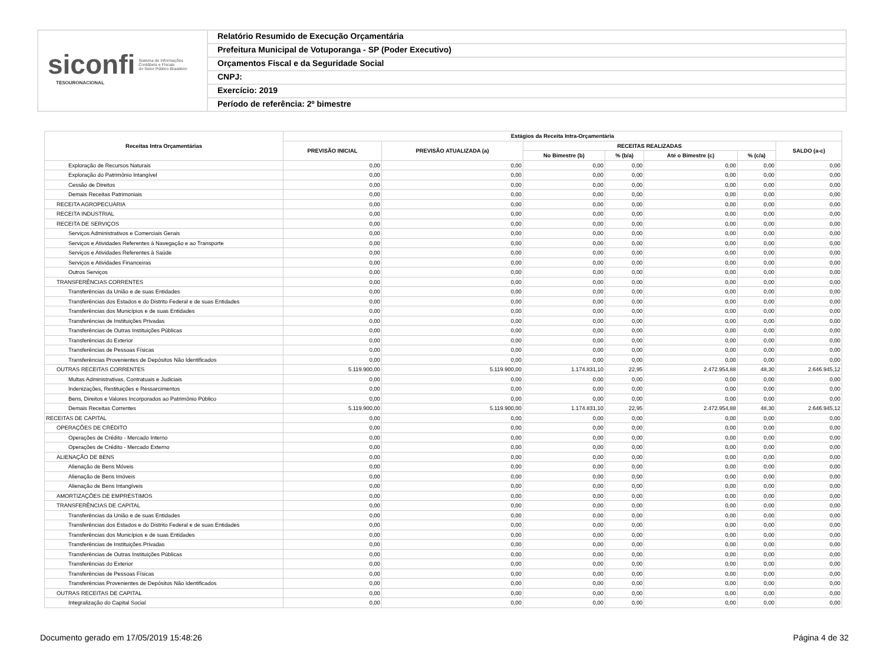siconfi Sistema de Informações
Contábeis e Fiscais
do Setor Público Brasileiro
TESOURONACIONAL
Relatório Resumido de Execução Orçamentária
Prefeitura Municipal de Votuporanga - SP (Poder Executivo)
Orçamentos Fiscal e da Seguridade Social
CNPJ:
Exercício: 2019
Período de referência: 2º bimestre
| Receitas Intra Orçamentárias | Estágios da Receita Intra-Orçamentária | | | | | | |
| --- | --- | --- | --- | --- | --- | --- | --- |
| | PREVISÃO INICIAL | PREVISÃO ATUALIZADA (a) | RECEITAS REALIZADAS | | | | SALDO (a-c) |
| | | | No Bimestre (b) | % (b/a) | Até o Bimestre (c) | % (c/a) | |
| Exploração de Recursos Naturais | 0,00 | 0,00 | 0,00 | 0,00 | 0,00 | 0,00 | 0,00 |
| Exploração do Patrimônio Intangível | 0,00 | 0,00 | 0,00 | 0,00 | 0,00 | 0,00 | 0,00 |
| Cessão de Direitos | 0,00 | 0,00 | 0,00 | 0,00 | 0,00 | 0,00 | 0,00 |
| Demais Receitas Patrimoniais | 0,00 | 0,00 | 0,00 | 0,00 | 0,00 | 0,00 | 0,00 |
| RECEITA AGROPECUÁRIA | 0,00 | 0,00 | 0,00 | 0,00 | 0,00 | 0,00 | 0,00 |
| RECEITA INDUSTRIAL | 0,00 | 0,00 | 0,00 | 0,00 | 0,00 | 0,00 | 0,00 |
| RECEITA DE SERVIÇOS | 0,00 | 0,00 | 0,00 | 0,00 | 0,00 | 0,00 | 0,00 |
| Serviços Administrativos e Comerciais Gerais | 0,00 | 0,00 | 0,00 | 0,00 | 0,00 | 0,00 | 0,00 |
| Serviços e Atividades Referentes à Navegação e ao Transporte | 0,00 | 0,00 | 0,00 | 0,00 | 0,00 | 0,00 | 0,00 |
| Serviços e Atividades Referentes à Saúde | 0,00 | 0,00 | 0,00 | 0,00 | 0,00 | 0,00 | 0,00 |
| Serviços e Atividades Financeiras | 0,00 | 0,00 | 0,00 | 0,00 | 0,00 | 0,00 | 0,00 |
| Outros Serviços | 0,00 | 0,00 | 0,00 | 0,00 | 0,00 | 0,00 | 0,00 |
| TRANSFERÊNCIAS CORRENTES | 0,00 | 0,00 | 0,00 | 0,00 | 0,00 | 0,00 | 0,00 |
| Transferências da União e de suas Entidades | 0,00 | 0,00 | 0,00 | 0,00 | 0,00 | 0,00 | 0,00 |
| Transferências dos Estados e do Distrito Federal e de suas Entidades | 0,00 | 0,00 | 0,00 | 0,00 | 0,00 | 0,00 | 0,00 |
| Transferências dos Municípios e de suas Entidades | 0,00 | 0,00 | 0,00 | 0,00 | 0,00 | 0,00 | 0,00 |
| Transferências de Instituições Privadas | 0,00 | 0,00 | 0,00 | 0,00 | 0,00 | 0,00 | 0,00 |
| Transferências de Outras Instituições Públicas | 0,00 | 0,00 | 0,00 | 0,00 | 0,00 | 0,00 | 0,00 |
| Transferências do Exterior | 0,00 | 0,00 | 0,00 | 0,00 | 0,00 | 0,00 | 0,00 |
| Transferências de Pessoas Físicas | 0,00 | 0,00 | 0,00 | 0,00 | 0,00 | 0,00 | 0,00 |
| Transferências Provenientes de Depósitos Não Identificados | 0,00 | 0,00 | 0,00 | 0,00 | 0,00 | 0,00 | 0,00 |
| OUTRAS RECEITAS CORRENTES | 5.119.900,00 | 5.119.900,00 | 1.174.831,10 | 22,95 | 2.472.954,88 | 48,30 | 2.646.945,12 |
| Multas Administrativas, Contratuais e Judiciais | 0,00 | 0,00 | 0,00 | 0,00 | 0,00 | 0,00 | 0,00 |
| Indenizações, Restituições e Ressarcimentos | 0,00 | 0,00 | 0,00 | 0,00 | 0,00 | 0,00 | 0,00 |
| Bens, Direitos e Valores Incorporados ao Patrimônio Público | 0,00 | 0,00 | 0,00 | 0,00 | 0,00 | 0,00 | 0,00 |
| Demais Receitas Correntes | 5.119.900,00 | 5.119.900,00 | 1.174.831,10 | 22,95 | 2.472.954,88 | 48,30 | 2.646.945,12 |
| RECEITAS DE CAPITAL | 0,00 | 0,00 | 0,00 | 0,00 | 0,00 | 0,00 | 0,00 |
| OPERAÇÕES DE CRÉDITO | 0,00 | 0,00 | 0,00 | 0,00 | 0,00 | 0,00 | 0,00 |
| Operações de Crédito - Mercado Interno | 0,00 | 0,00 | 0,00 | 0,00 | 0,00 | 0,00 | 0,00 |
| Operações de Crédito - Mercado Externo | 0,00 | 0,00 | 0,00 | 0,00 | 0,00 | 0,00 | 0,00 |
| ALIENAÇÃO DE BENS | 0,00 | 0,00 | 0,00 | 0,00 | 0,00 | 0,00 | 0,00 |
| Alienação de Bens Móveis | 0,00 | 0,00 | 0,00 | 0,00 | 0,00 | 0,00 | 0,00 |
| Alienação de Bens Imóveis | 0,00 | 0,00 | 0,00 | 0,00 | 0,00 | 0,00 | 0,00 |
| Alienação de Bens Intangíveis | 0,00 | 0,00 | 0,00 | 0,00 | 0,00 | 0,00 | 0,00 |
| AMORTIZAÇÕES DE EMPRÉSTIMOS | 0,00 | 0,00 | 0,00 | 0,00 | 0,00 | 0,00 | 0,00 |
| TRANSFERÊNCIAS DE CAPITAL | 0,00 | 0,00 | 0,00 | 0,00 | 0,00 | 0,00 | 0,00 |
| Transferências da União e de suas Entidades | 0,00 | 0,00 | 0,00 | 0,00 | 0,00 | 0,00 | 0,00 |
| Transferências dos Estados e do Distrito Federal e de suas Entidades | 0,00 | 0,00 | 0,00 | 0,00 | 0,00 | 0,00 | 0,00 |
| Transferências dos Municípios e de suas Entidades | 0,00 | 0,00 | 0,00 | 0,00 | 0,00 | 0,00 | 0,00 |
| Transferências de Instituições Privadas | 0,00 | 0,00 | 0,00 | 0,00 | 0,00 | 0,00 | 0,00 |
| Transferências de Outras Instituições Públicas | 0,00 | 0,00 | 0,00 | 0,00 | 0,00 | 0,00 | 0,00 |
| Transferências do Exterior | 0,00 | 0,00 | 0,00 | 0,00 | 0,00 | 0,00 | 0,00 |
| Transferências de Pessoas Físicas | 0,00 | 0,00 | 0,00 | 0,00 | 0,00 | 0,00 | 0,00 |
| Transferências Provenientes de Depósitos Não Identificados | 0,00 | 0,00 | 0,00 | 0,00 | 0,00 | 0,00 | 0,00 |
| OUTRAS RECEITAS DE CAPITAL | 0,00 | 0,00 | 0,00 | 0,00 | 0,00 | 0,00 | 0,00 |
| Integralização do Capital Social | 0,00 | 0,00 | 0,00 | 0,00 | 0,00 | 0,00 | 0,00 |
Documento gerado em 17/05/2019 15:48:26 Página 4 de 32